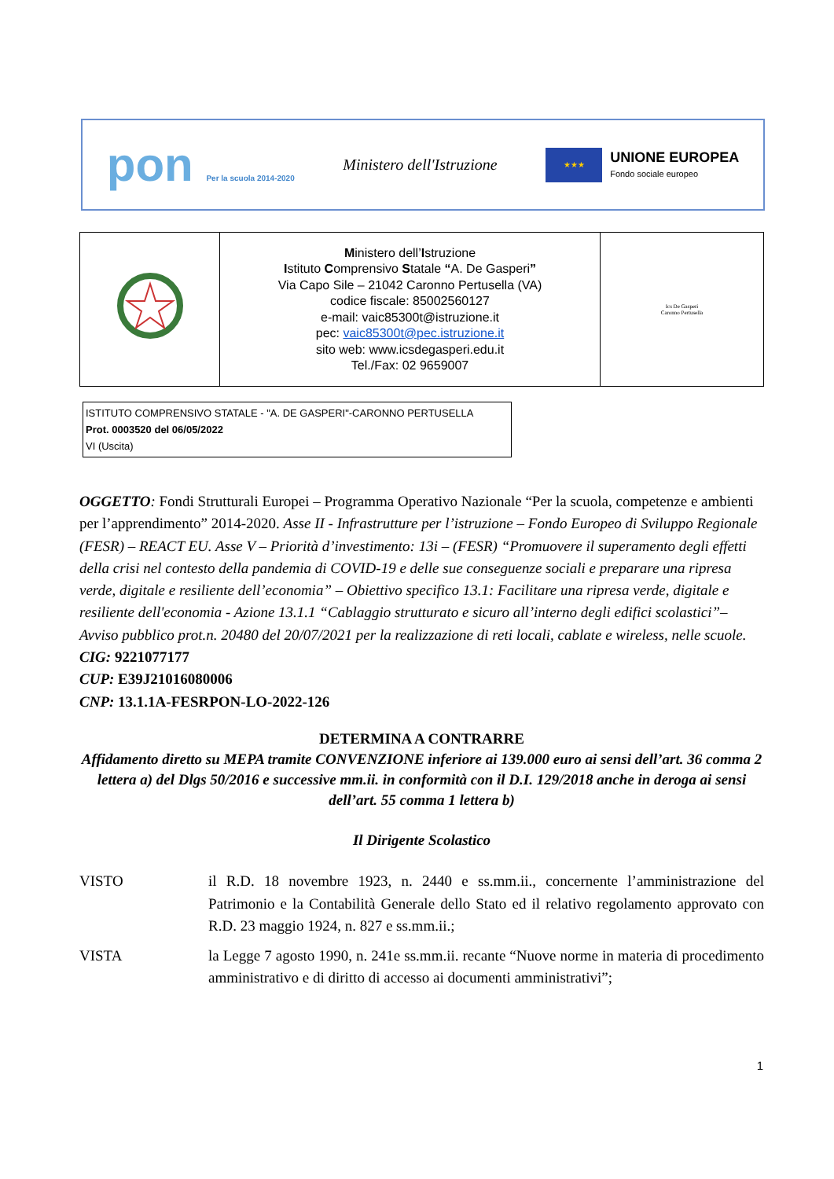pon Per la scuola 2014-2020
Ministero dell'Istruzione
★★★
UNIONE EUROPEA
Fondo sociale europeo
| | M inistero dell’ I struzione I stituto C omprensivo S tatale “ A. De Gasperi ” Via Capo Sile – 21042 Caronno Pertusella (VA) codice fiscale: 85002560127 e-mail: vaic85300t@istruzione.it pec: vaic85300t@pec.istruzione.it sito web: www.icsdegasperi.edu.it Tel./Fax: 02 9659007 | Ics De Gasperi Caronno Pertusella |
ISTITUTO COMPRENSIVO STATALE - "A. DE GASPERI"-CARONNO PERTUSELLA
Prot. 0003520 del 06/05/2022
VI (Uscita)
OGGETTO: Fondi Strutturali Europei – Programma Operativo Nazionale “Per la scuola, competenze e ambienti per l’apprendimento” 2014-2020. Asse II - Infrastrutture per l’istruzione – Fondo Europeo di Sviluppo Regionale (FESR) – REACT EU. Asse V – Priorità d’investimento: 13i – (FESR) “Promuovere il superamento degli effetti della crisi nel contesto della pandemia di COVID-19 e delle sue conseguenze sociali e preparare una ripresa verde, digitale e resiliente dell’economia” – Obiettivo specifico 13.1: Facilitare una ripresa verde, digitale e resiliente dell'economia - Azione 13.1.1 “Cablaggio strutturato e sicuro all’interno degli edifici scolastici”– Avviso pubblico prot.n. 20480 del 20/07/2021 per la realizzazione di reti locali, cablate e wireless, nelle scuole.
CIG: 9221077177
CUP: E39J21016080006
CNP: 13.1.1A-FESRPON-LO-2022-126
DETERMINA A CONTRARRE
Affidamento diretto su MEPA tramite CONVENZIONE inferiore ai 139.000 euro ai sensi dell’art. 36 comma 2 lettera a) del Dlgs 50/2016 e successive mm.ii. in conformità con il D.I. 129/2018 anche in deroga ai sensi dell’art. 55 comma 1 lettera b)
Il Dirigente Scolastico
VISTO il R.D. 18 novembre 1923, n. 2440 e ss.mm.ii., concernente l’amministrazione del Patrimonio e la Contabilità Generale dello Stato ed il relativo regolamento approvato con R.D. 23 maggio 1924, n. 827 e ss.mm.ii.;
VISTA la Legge 7 agosto 1990, n. 241e ss.mm.ii. recante “Nuove norme in materia di procedimento amministrativo e di diritto di accesso ai documenti amministrativi”;
1